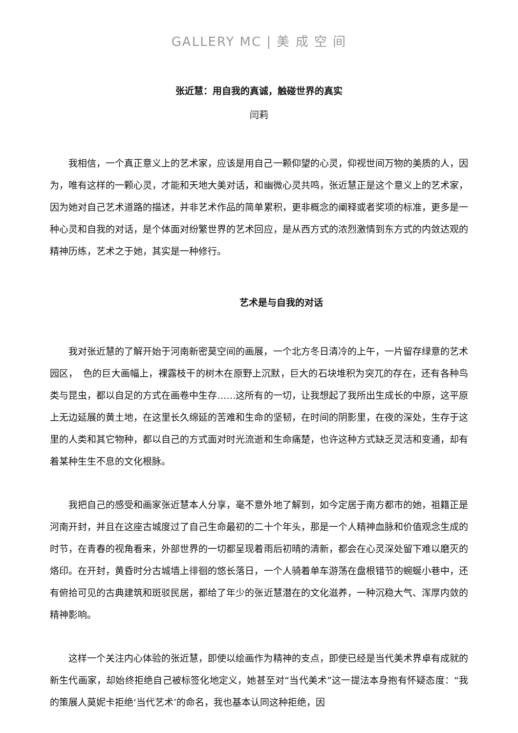GALLERY MC | 美 成 空 间
张近慧：用自我的真诚，触碰世界的真实
闫莉
我相信，一个真正意义上的艺术家，应该是用自己一颗仰望的心灵，仰视世间万物的美质的人，因为，唯有这样的一颗心灵，才能和天地大美对话，和幽微心灵共鸣，张近慧正是这个意义上的艺术家，因为她对自己艺术道路的描述，并非艺术作品的简单累积，更非概念的阐释或者奖项的标准，更多是一种心灵和自我的对话，是个体面对纷繁世界的艺术回应，是从西方式的浓烈激情到东方式的内敛达观的精神历练，艺术之于她，其实是一种修行。
艺术是与自我的对话
我对张近慧的了解开始于河南新密莫空间的画展，一个北方冬日清冷的上午，一片留存绿意的艺术园区，　色的巨大画幅上，裸露枝干的树木在原野上沉默，巨大的石块堆积为突兀的存在，还有各种鸟类与昆虫，都以自足的方式在画卷中生存……这所有的一切，让我想起了我所出生成长的中原，这平原上无边延展的黄土地，在这里长久绵延的苦难和生命的坚韧，在时间的阴影里，在夜的深处，生存于这里的人类和其它物种，都以自己的方式面对时光流逝和生命痛楚，也许这种方式缺乏灵活和变通，却有着某种生生不息的文化根脉。
我把自己的感受和画家张近慧本人分享，毫不意外地了解到，如今定居于南方都市的她，祖籍正是河南开封，并且在这座古城度过了自己生命最初的二十个年头，那是一个人精神血脉和价值观念生成的时节，在青春的视角看来，外部世界的一切都呈现着雨后初晴的清新，都会在心灵深处留下难以磨灭的烙印。在开封，黄昏时分古城墙上徘徊的悠长落日，一个人骑着单车游荡在盘根错节的蜿蜒小巷中，还有俯拾可见的古典建筑和斑驳民居，都给了年少的张近慧潜在的文化滋养，一种沉稳大气、浑厚内敛的精神影响。
这样一个关注内心体验的张近慧，即使以绘画作为精神的支点，即使已经是当代美术界卓有成就的新生代画家，却始终拒绝自己被标签化地定义，她甚至对“当代美术”这一提法本身抱有怀疑态度：“我的策展人莫妮卡拒绝‘当代艺术’的命名，我也基本认同这种拒绝，因